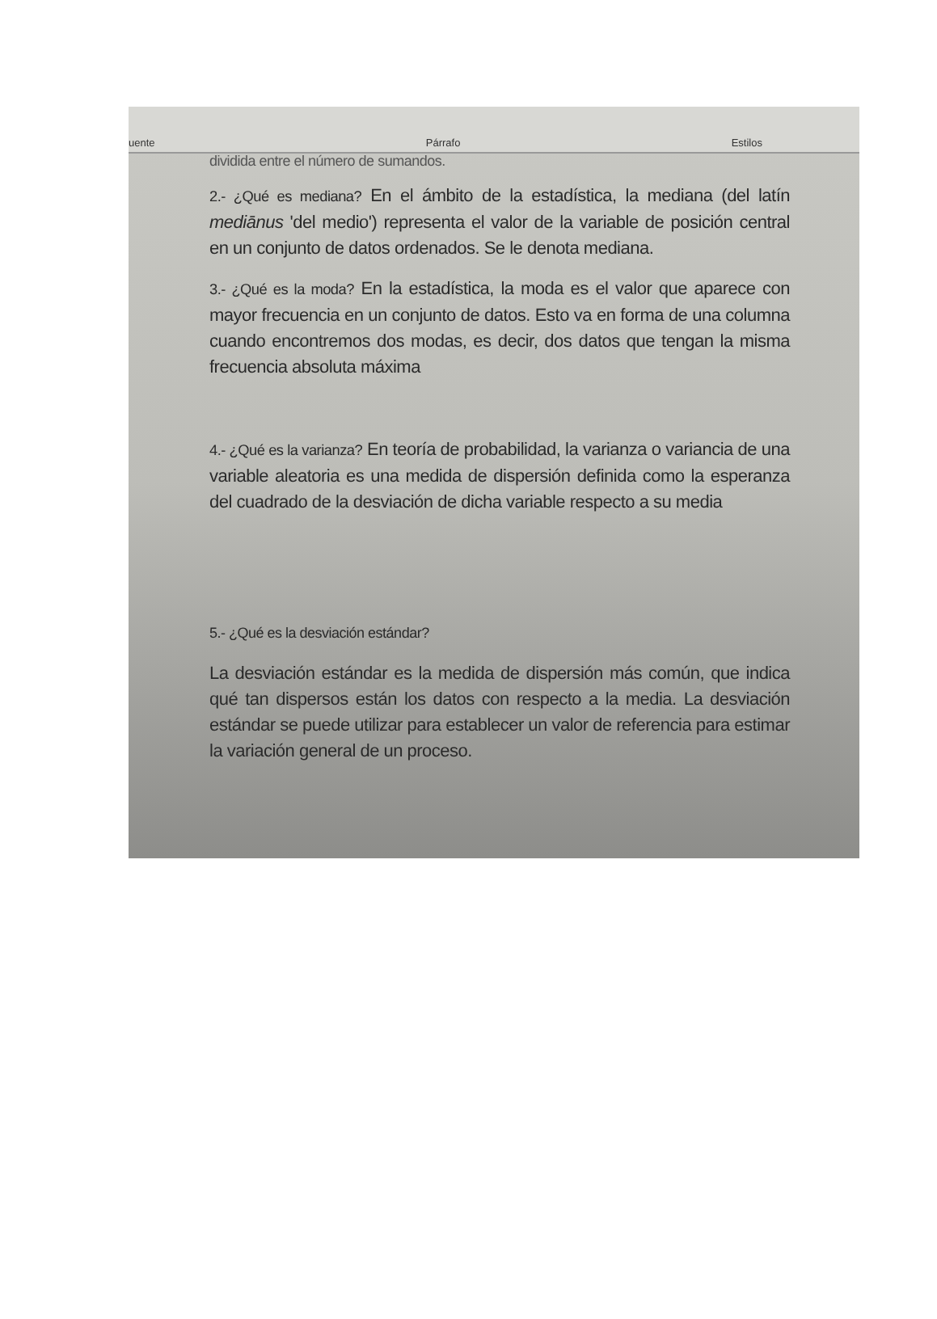uente Párrafo Estilos
dividida entre el número de sumandos.
2.- ¿Qué es mediana? En el ámbito de la estadística, la mediana (del latín mediānus 'del medio') representa el valor de la variable de posición central en un conjunto de datos ordenados. Se le denota mediana.
3.- ¿Qué es la moda? En la estadística, la moda es el valor que aparece con mayor frecuencia en un conjunto de datos. Esto va en forma de una columna cuando encontremos dos modas, es decir, dos datos que tengan la misma frecuencia absoluta máxima
4.- ¿Qué es la varianza? En teoría de probabilidad, la varianza o variancia de una variable aleatoria es una medida de dispersión definida como la esperanza del cuadrado de la desviación de dicha variable respecto a su media
5.- ¿Qué es la desviación estándar?
La desviación estándar es la medida de dispersión más común, que indica qué tan dispersos están los datos con respecto a la media. La desviación estándar se puede utilizar para establecer un valor de referencia para estimar la variación general de un proceso.